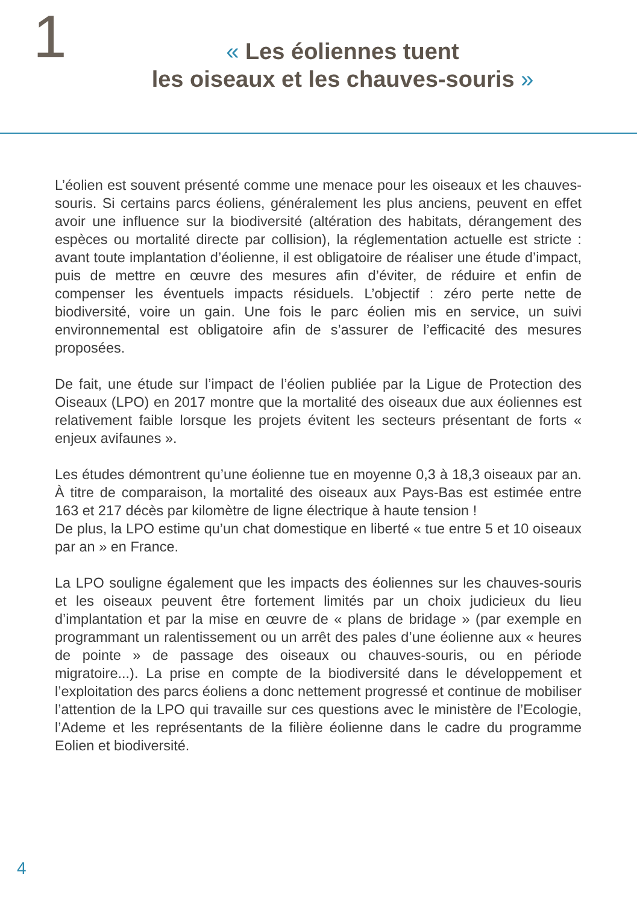1
« Les éoliennes tuent
les oiseaux et les chauves-souris »
L’éolien est souvent présenté comme une menace pour les oiseaux et les chauves-souris. Si certains parcs éoliens, généralement les plus anciens, peuvent en effet avoir une influence sur la biodiversité (altération des habitats, dérangement des espèces ou mortalité directe par collision), la réglementation actuelle est stricte : avant toute implantation d’éolienne, il est obligatoire de réaliser une étude d’impact, puis de mettre en œuvre des mesures afin d’éviter, de réduire et enfin de compenser les éventuels impacts résiduels. L’objectif : zéro perte nette de biodiversité, voire un gain. Une fois le parc éolien mis en service, un suivi environnemental est obligatoire afin de s’assurer de l’efficacité des mesures proposées.
De fait, une étude sur l’impact de l’éolien publiée par la Ligue de Protection des Oiseaux (LPO) en 2017 montre que la mortalité des oiseaux due aux éoliennes est relativement faible lorsque les projets évitent les secteurs présentant de forts « enjeux avifaunes ».
Les études démontrent qu’une éolienne tue en moyenne 0,3 à 18,3 oiseaux par an. À titre de comparaison, la mortalité des oiseaux aux Pays-Bas est estimée entre 163 et 217 décès par kilomètre de ligne électrique à haute tension !
De plus, la LPO estime qu’un chat domestique en liberté « tue entre 5 et 10 oiseaux par an » en France.
La LPO souligne également que les impacts des éoliennes sur les chauves-souris et les oiseaux peuvent être fortement limités par un choix judicieux du lieu d’implantation et par la mise en œuvre de « plans de bridage » (par exemple en programmant un ralentissement ou un arrêt des pales d’une éolienne aux « heures de pointe » de passage des oiseaux ou chauves-souris, ou en période migratoire...). La prise en compte de la biodiversité dans le développement et l’exploitation des parcs éoliens a donc nettement progressé et continue de mobiliser l’attention de la LPO qui travaille sur ces questions avec le ministère de l’Ecologie, l’Ademe et les représentants de la filière éolienne dans le cadre du programme Eolien et biodiversité.
4